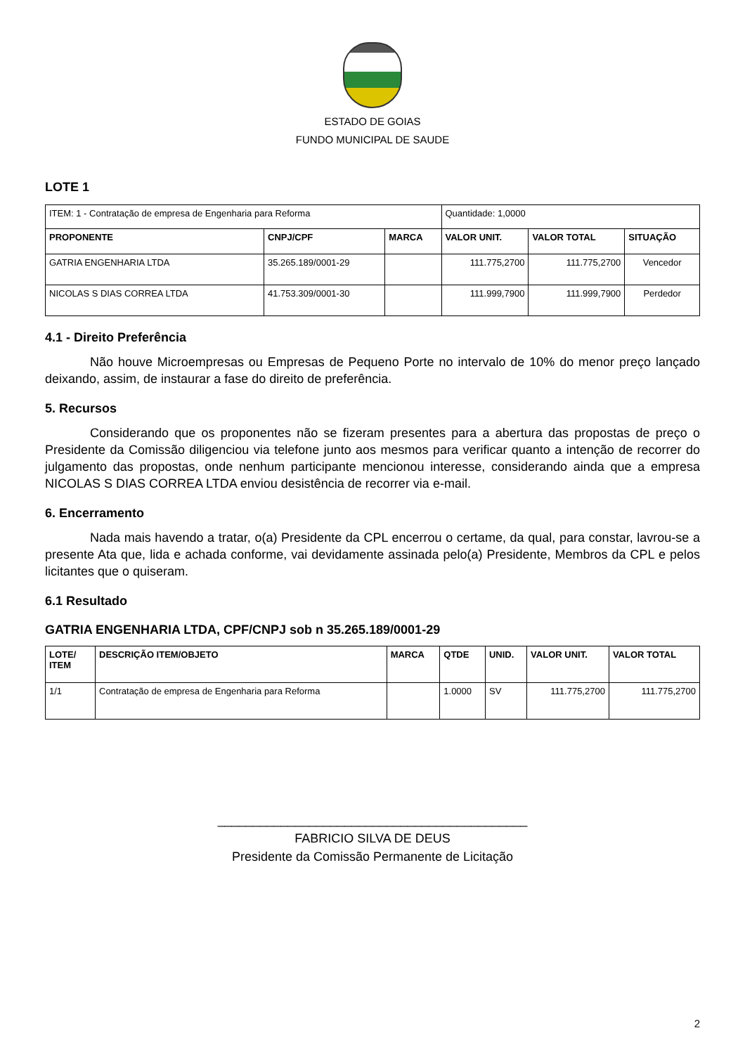ESTADO DE GOIAS
FUNDO MUNICIPAL DE SAUDE
LOTE 1
| ITEM: 1 - Contratação de empresa de Engenharia para Reforma | | | Quantidade: 1,0000 | | |
| PROPONENTE | CNPJ/CPF | MARCA | VALOR UNIT. | VALOR TOTAL | SITUAÇÃO |
| GATRIA ENGENHARIA LTDA | 35.265.189/0001-29 | | 111.775,2700 | 111.775,2700 | Vencedor |
| NICOLAS S DIAS CORREA LTDA | 41.753.309/0001-30 | | 111.999,7900 | 111.999,7900 | Perdedor |
4.1 - Direito Preferência
Não houve Microempresas ou Empresas de Pequeno Porte no intervalo de 10% do menor preço lançado deixando, assim, de instaurar a fase do direito de preferência.
5. Recursos
Considerando que os proponentes não se fizeram presentes para a abertura das propostas de preço o Presidente da Comissão diligenciou via telefone junto aos mesmos para verificar quanto a intenção de recorrer do julgamento das propostas, onde nenhum participante mencionou interesse, considerando ainda que a empresa NICOLAS S DIAS CORREA LTDA enviou desistência de recorrer via e-mail.
6. Encerramento
Nada mais havendo a tratar, o(a) Presidente da CPL encerrou o certame, da qual, para constar, lavrou-se a presente Ata que, lida e achada conforme, vai devidamente assinada pelo(a) Presidente, Membros da CPL e pelos licitantes que o quiseram.
6.1 Resultado
GATRIA ENGENHARIA LTDA, CPF/CNPJ sob n 35.265.189/0001-29
| LOTE/ ITEM | DESCRIÇÃO ITEM/OBJETO | MARCA | QTDE | UNID. | VALOR UNIT. | VALOR TOTAL |
| --- | --- | --- | --- | --- | --- | --- |
| 1/1 | Contratação de empresa de Engenharia para Reforma | | 1.0000 | SV | 111.775,2700 | 111.775,2700 |
____________________________________________
FABRICIO SILVA DE DEUS
Presidente da Comissão Permanente de Licitação
2